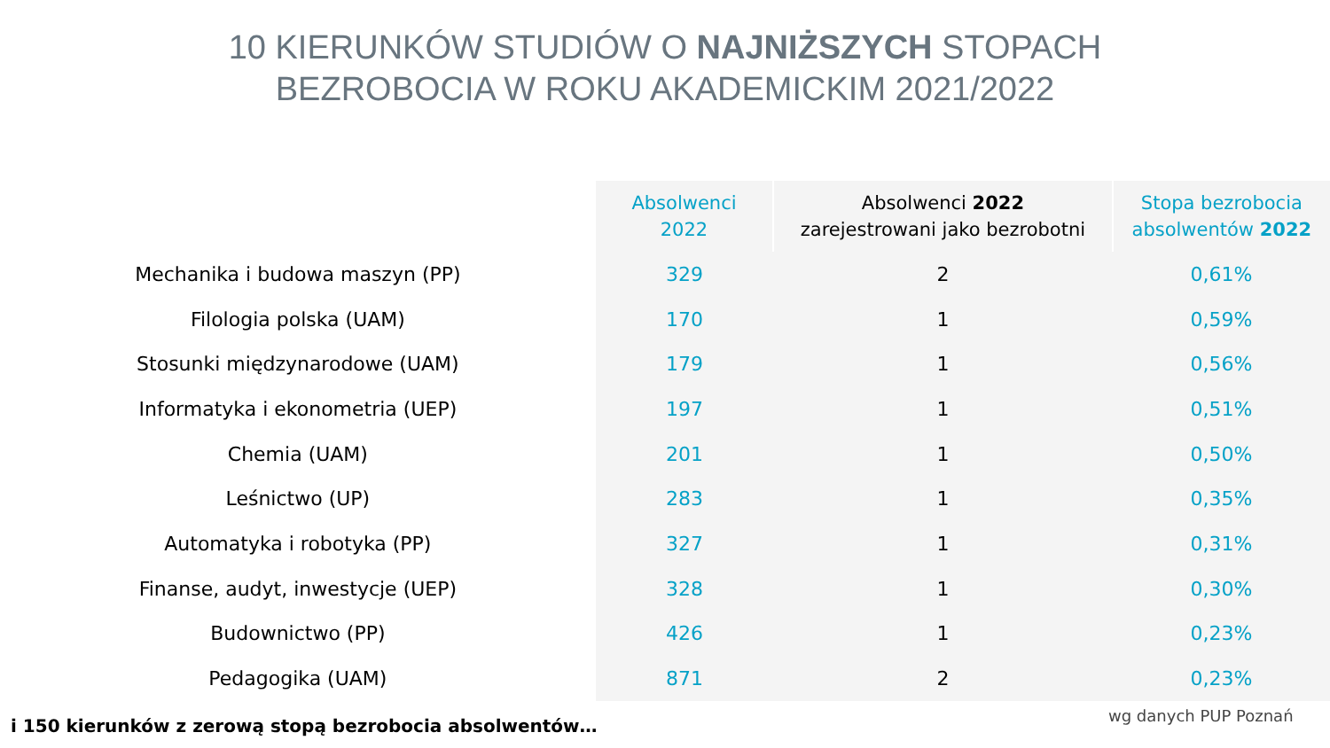10 KIERUNKÓW STUDIÓW O NAJNIŻSZYCH STOPACH
BEZROBOCIA W ROKU AKADEMICKIM 2021/2022
| | Absolwenci 2022 | Absolwenci 2022 zarejestrowani jako bezrobotni | Stopa bezrobocia absolwentów 2022 |
| --- | --- | --- | --- |
| Mechanika i budowa maszyn (PP) | 329 | 2 | 0,61% |
| Filologia polska (UAM) | 170 | 1 | 0,59% |
| Stosunki międzynarodowe (UAM) | 179 | 1 | 0,56% |
| Informatyka i ekonometria (UEP) | 197 | 1 | 0,51% |
| Chemia (UAM) | 201 | 1 | 0,50% |
| Leśnictwo (UP) | 283 | 1 | 0,35% |
| Automatyka i robotyka (PP) | 327 | 1 | 0,31% |
| Finanse, audyt, inwestycje (UEP) | 328 | 1 | 0,30% |
| Budownictwo (PP) | 426 | 1 | 0,23% |
| Pedagogika (UAM) | 871 | 2 | 0,23% |
wg danych PUP Poznań
i 150 kierunków z zerową stopą bezrobocia absolwentów…